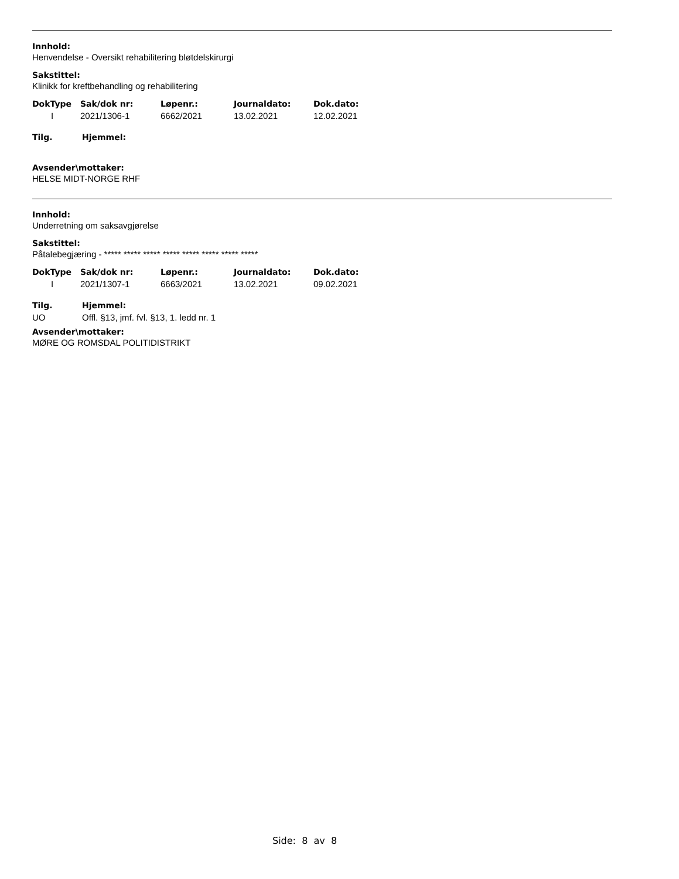Innhold:
Henvendelse - Oversikt rehabilitering bløtdelskirurgi
Sakstittel:
Klinikk for kreftbehandling og rehabilitering
| DokType | Sak/dok nr: | Løpenr.: | Journaldato: | Dok.dato: |
| --- | --- | --- | --- | --- |
| I | 2021/1306-1 | 6662/2021 | 13.02.2021 | 12.02.2021 |
| Tilg. | Hjemmel: |
| --- | --- |
Avsender\mottaker:
HELSE MIDT-NORGE RHF
Innhold:
Underretning om saksavgjørelse
Sakstittel:
Påtalebegjæring - ***** ***** ***** ***** ***** ***** ***** *****
| DokType | Sak/dok nr: | Løpenr.: | Journaldato: | Dok.dato: |
| --- | --- | --- | --- | --- |
| I | 2021/1307-1 | 6663/2021 | 13.02.2021 | 09.02.2021 |
| Tilg. | Hjemmel: |
| --- | --- |
| UO | Offl. §13, jmf. fvl. §13, 1. ledd nr. 1 |
Avsender\mottaker:
MØRE OG ROMSDAL POLITIDISTRIKT
Side: 8 av 8